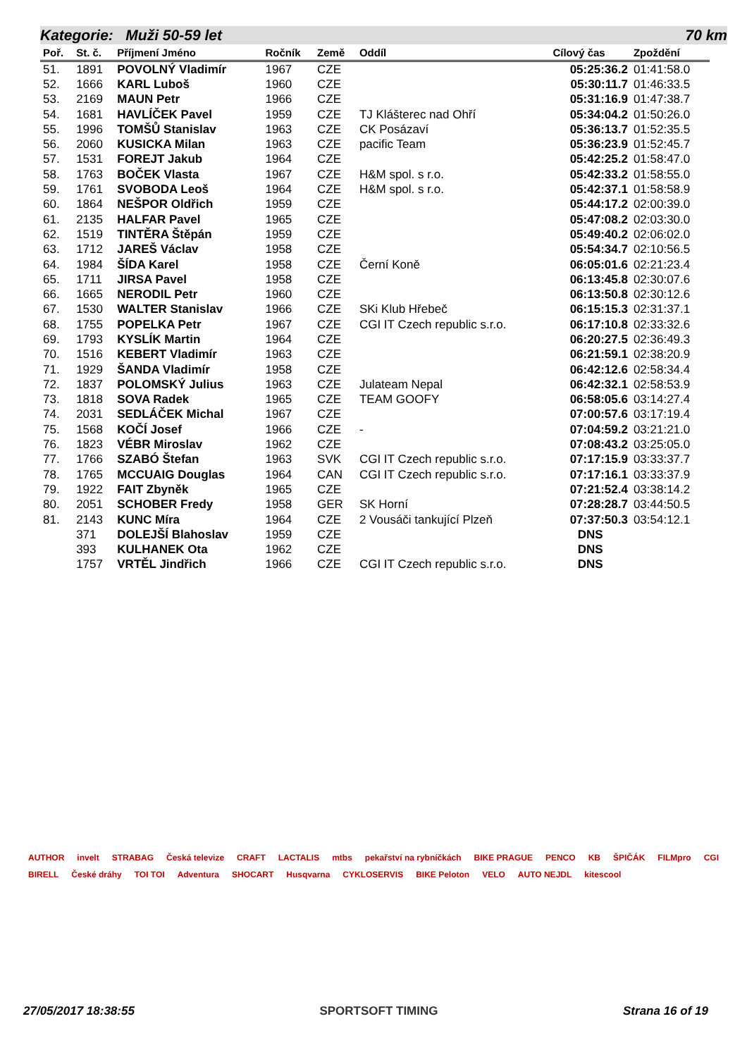Kategorie: Muži 50-59 let 70 km
| Poř. | St. č. | Příjmení Jméno | Ročník | Země | Oddíl | Cílový čas | Zpoždění |
| --- | --- | --- | --- | --- | --- | --- | --- |
| 51. | 1891 | POVOLNÝ Vladimír | 1967 | CZE | | 05:25:36.2 | 01:41:58.0 |
| 52. | 1666 | KARL Luboš | 1960 | CZE | | 05:30:11.7 | 01:46:33.5 |
| 53. | 2169 | MAUN Petr | 1966 | CZE | | 05:31:16.9 | 01:47:38.7 |
| 54. | 1681 | HAVLÍČEK Pavel | 1959 | CZE | TJ Klášterec nad Ohří | 05:34:04.2 | 01:50:26.0 |
| 55. | 1996 | TOMŠŮ Stanislav | 1963 | CZE | CK Posázaví | 05:36:13.7 | 01:52:35.5 |
| 56. | 2060 | KUSICKA Milan | 1963 | CZE | pacific Team | 05:36:23.9 | 01:52:45.7 |
| 57. | 1531 | FOREJT Jakub | 1964 | CZE | | 05:42:25.2 | 01:58:47.0 |
| 58. | 1763 | BOČEK Vlasta | 1967 | CZE | H&M spol. s r.o. | 05:42:33.2 | 01:58:55.0 |
| 59. | 1761 | SVOBODA Leoš | 1964 | CZE | H&M spol. s r.o. | 05:42:37.1 | 01:58:58.9 |
| 60. | 1864 | NEŠPOR Oldřich | 1959 | CZE | | 05:44:17.2 | 02:00:39.0 |
| 61. | 2135 | HALFAR Pavel | 1965 | CZE | | 05:47:08.2 | 02:03:30.0 |
| 62. | 1519 | TINTĚRA Štěpán | 1959 | CZE | | 05:49:40.2 | 02:06:02.0 |
| 63. | 1712 | JAREŠ Václav | 1958 | CZE | | 05:54:34.7 | 02:10:56.5 |
| 64. | 1984 | ŠÍDA Karel | 1958 | CZE | Černí Koně | 06:05:01.6 | 02:21:23.4 |
| 65. | 1711 | JIRSA Pavel | 1958 | CZE | | 06:13:45.8 | 02:30:07.6 |
| 66. | 1665 | NERODIL Petr | 1960 | CZE | | 06:13:50.8 | 02:30:12.6 |
| 67. | 1530 | WALTER Stanislav | 1966 | CZE | SKi Klub Hřebeč | 06:15:15.3 | 02:31:37.1 |
| 68. | 1755 | POPELKA Petr | 1967 | CZE | CGI IT Czech republic s.r.o. | 06:17:10.8 | 02:33:32.6 |
| 69. | 1793 | KYSLÍK Martin | 1964 | CZE | | 06:20:27.5 | 02:36:49.3 |
| 70. | 1516 | KEBERT Vladimír | 1963 | CZE | | 06:21:59.1 | 02:38:20.9 |
| 71. | 1929 | ŠANDA Vladimír | 1958 | CZE | | 06:42:12.6 | 02:58:34.4 |
| 72. | 1837 | POLOMSKÝ Julius | 1963 | CZE | Julateam Nepal | 06:42:32.1 | 02:58:53.9 |
| 73. | 1818 | SOVA Radek | 1965 | CZE | TEAM GOOFY | 06:58:05.6 | 03:14:27.4 |
| 74. | 2031 | SEDLÁČEK Michal | 1967 | CZE | | 07:00:57.6 | 03:17:19.4 |
| 75. | 1568 | KOČÍ Josef | 1966 | CZE | - | 07:04:59.2 | 03:21:21.0 |
| 76. | 1823 | VÉBR Miroslav | 1962 | CZE | | 07:08:43.2 | 03:25:05.0 |
| 77. | 1766 | SZABÓ Štefan | 1963 | SVK | CGI IT Czech republic s.r.o. | 07:17:15.9 | 03:33:37.7 |
| 78. | 1765 | MCCUAIG Douglas | 1964 | CAN | CGI IT Czech republic s.r.o. | 07:17:16.1 | 03:33:37.9 |
| 79. | 1922 | FAIT Zbyněk | 1965 | CZE | | 07:21:52.4 | 03:38:14.2 |
| 80. | 2051 | SCHOBER Fredy | 1958 | GER | SK Horní | 07:28:28.7 | 03:44:50.5 |
| 81. | 2143 | KUNC Míra | 1964 | CZE | 2 Vousáči tankující Plzeň | 07:37:50.3 | 03:54:12.1 |
| | 371 | DOLEJŠÍ Blahoslav | 1959 | CZE | | DNS | |
| | 393 | KULHANEK Ota | 1962 | CZE | | DNS | |
| | 1757 | VRTĚL Jindřich | 1966 | CZE | CGI IT Czech republic s.r.o. | DNS | |
AUTHOR invelt STRABAG Česká televize CRAFT LACTALIS mtbs pekařství na rybníčkách BIKE PRAGUE PENCO KB ŠPIČÁK FILMpro CGI BIRELL České dráhy TOI TOI Adventura SHOCART Husqvarna CYKLOSERVIS BIKE Peloton VELO AUTO NEJDL kitescool
27/05/2017 18:38:55 SPORTSOFT TIMING Strana 16 of 19